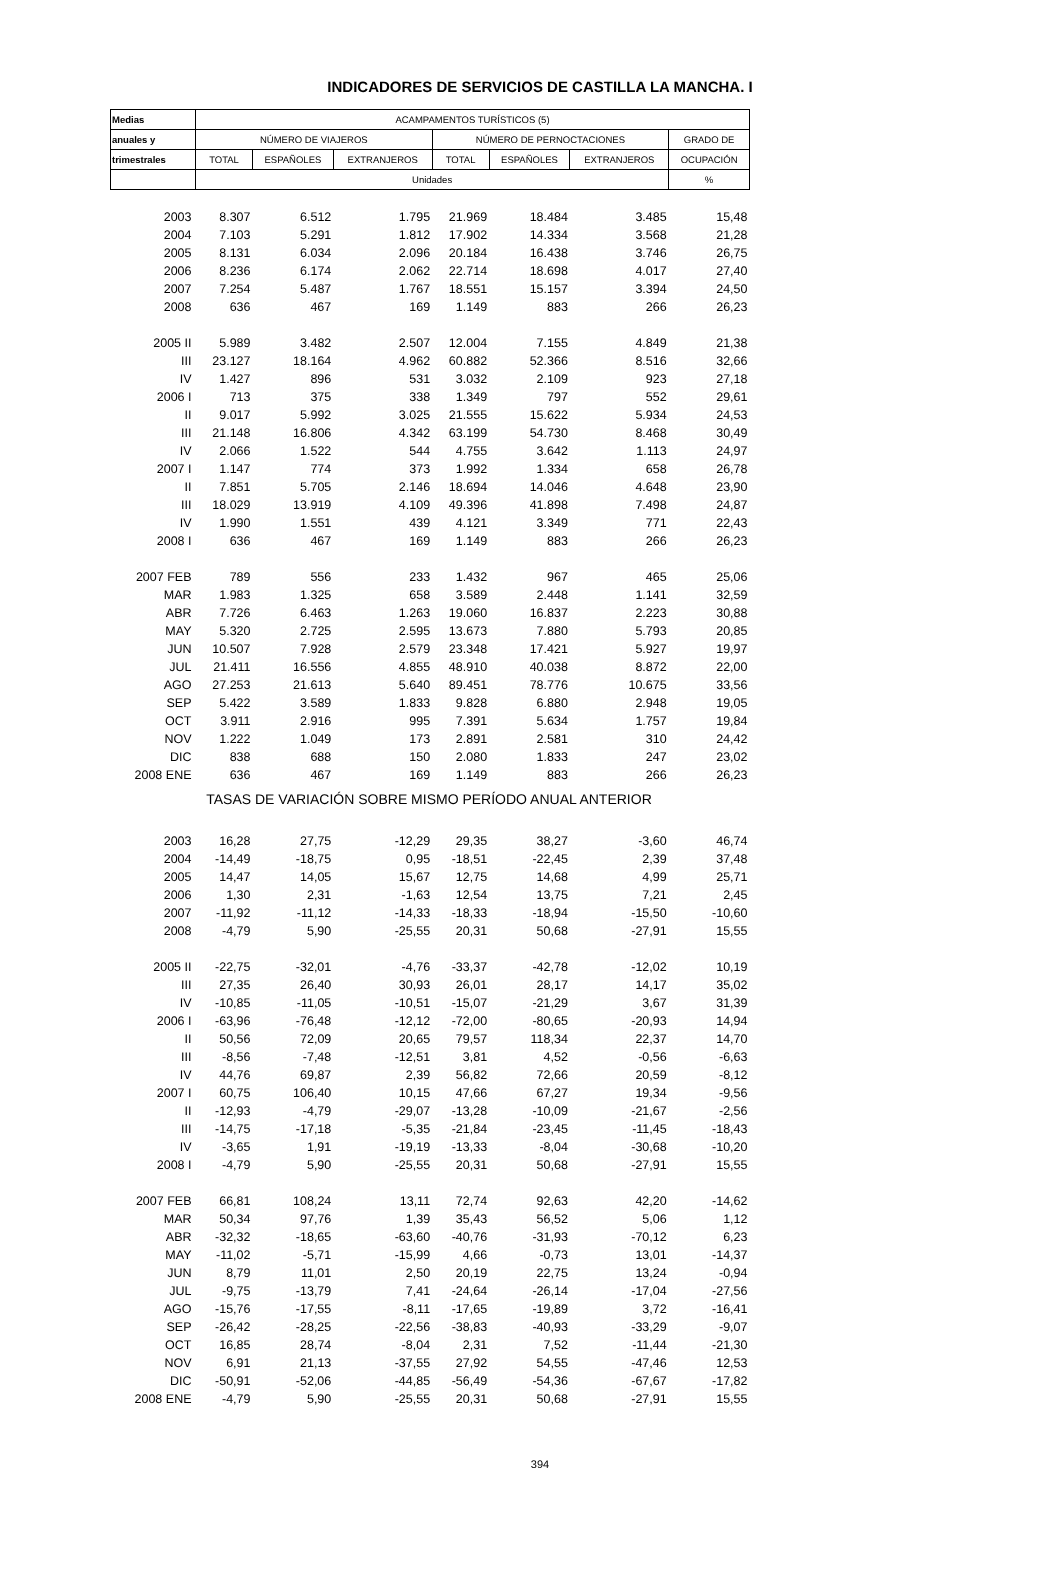INDICADORES DE SERVICIOS DE CASTILLA LA MANCHA. I
| Medias | ACAMPAMENTOS TURÍSTICOS (5) | | | | | | |
| --- | --- | --- | --- | --- | --- | --- | --- |
| anuales y | NÚMERO DE VIAJEROS | | | NÚMERO DE PERNOCTACIONES | | | GRADO DE |
| trimestrales | TOTAL | ESPAÑOLES | EXTRANJEROS | TOTAL | ESPAÑOLES | EXTRANJEROS | OCUPACIÓN |
| | Unidades | | | | | | % |
| 2003 | 8.307 | 6.512 | 1.795 | 21.969 | 18.484 | 3.485 | 15,48 |
| 2004 | 7.103 | 5.291 | 1.812 | 17.902 | 14.334 | 3.568 | 21,28 |
| 2005 | 8.131 | 6.034 | 2.096 | 20.184 | 16.438 | 3.746 | 26,75 |
| 2006 | 8.236 | 6.174 | 2.062 | 22.714 | 18.698 | 4.017 | 27,40 |
| 2007 | 7.254 | 5.487 | 1.767 | 18.551 | 15.157 | 3.394 | 24,50 |
| 2008 | 636 | 467 | 169 | 1.149 | 883 | 266 | 26,23 |
| 2005 II | 5.989 | 3.482 | 2.507 | 12.004 | 7.155 | 4.849 | 21,38 |
| III | 23.127 | 18.164 | 4.962 | 60.882 | 52.366 | 8.516 | 32,66 |
| IV | 1.427 | 896 | 531 | 3.032 | 2.109 | 923 | 27,18 |
| 2006 I | 713 | 375 | 338 | 1.349 | 797 | 552 | 29,61 |
| II | 9.017 | 5.992 | 3.025 | 21.555 | 15.622 | 5.934 | 24,53 |
| III | 21.148 | 16.806 | 4.342 | 63.199 | 54.730 | 8.468 | 30,49 |
| IV | 2.066 | 1.522 | 544 | 4.755 | 3.642 | 1.113 | 24,97 |
| 2007 I | 1.147 | 774 | 373 | 1.992 | 1.334 | 658 | 26,78 |
| II | 7.851 | 5.705 | 2.146 | 18.694 | 14.046 | 4.648 | 23,90 |
| III | 18.029 | 13.919 | 4.109 | 49.396 | 41.898 | 7.498 | 24,87 |
| IV | 1.990 | 1.551 | 439 | 4.121 | 3.349 | 771 | 22,43 |
| 2008 I | 636 | 467 | 169 | 1.149 | 883 | 266 | 26,23 |
| 2007 FEB | 789 | 556 | 233 | 1.432 | 967 | 465 | 25,06 |
| MAR | 1.983 | 1.325 | 658 | 3.589 | 2.448 | 1.141 | 32,59 |
| ABR | 7.726 | 6.463 | 1.263 | 19.060 | 16.837 | 2.223 | 30,88 |
| MAY | 5.320 | 2.725 | 2.595 | 13.673 | 7.880 | 5.793 | 20,85 |
| JUN | 10.507 | 7.928 | 2.579 | 23.348 | 17.421 | 5.927 | 19,97 |
| JUL | 21.411 | 16.556 | 4.855 | 48.910 | 40.038 | 8.872 | 22,00 |
| AGO | 27.253 | 21.613 | 5.640 | 89.451 | 78.776 | 10.675 | 33,56 |
| SEP | 5.422 | 3.589 | 1.833 | 9.828 | 6.880 | 2.948 | 19,05 |
| OCT | 3.911 | 2.916 | 995 | 7.391 | 5.634 | 1.757 | 19,84 |
| NOV | 1.222 | 1.049 | 173 | 2.891 | 2.581 | 310 | 24,42 |
| DIC | 838 | 688 | 150 | 2.080 | 1.833 | 247 | 23,02 |
| 2008 ENE | 636 | 467 | 169 | 1.149 | 883 | 266 | 26,23 |
| TASAS DE VARIACIÓN SOBRE MISMO PERÍODO ANUAL ANTERIOR | | | | | | | |
| 2003 | 16,28 | 27,75 | -12,29 | 29,35 | 38,27 | -3,60 | 46,74 |
| 2004 | -14,49 | -18,75 | 0,95 | -18,51 | -22,45 | 2,39 | 37,48 |
| 2005 | 14,47 | 14,05 | 15,67 | 12,75 | 14,68 | 4,99 | 25,71 |
| 2006 | 1,30 | 2,31 | -1,63 | 12,54 | 13,75 | 7,21 | 2,45 |
| 2007 | -11,92 | -11,12 | -14,33 | -18,33 | -18,94 | -15,50 | -10,60 |
| 2008 | -4,79 | 5,90 | -25,55 | 20,31 | 50,68 | -27,91 | 15,55 |
| 2005 II | -22,75 | -32,01 | -4,76 | -33,37 | -42,78 | -12,02 | 10,19 |
| III | 27,35 | 26,40 | 30,93 | 26,01 | 28,17 | 14,17 | 35,02 |
| IV | -10,85 | -11,05 | -10,51 | -15,07 | -21,29 | 3,67 | 31,39 |
| 2006 I | -63,96 | -76,48 | -12,12 | -72,00 | -80,65 | -20,93 | 14,94 |
| II | 50,56 | 72,09 | 20,65 | 79,57 | 118,34 | 22,37 | 14,70 |
| III | -8,56 | -7,48 | -12,51 | 3,81 | 4,52 | -0,56 | -6,63 |
| IV | 44,76 | 69,87 | 2,39 | 56,82 | 72,66 | 20,59 | -8,12 |
| 2007 I | 60,75 | 106,40 | 10,15 | 47,66 | 67,27 | 19,34 | -9,56 |
| II | -12,93 | -4,79 | -29,07 | -13,28 | -10,09 | -21,67 | -2,56 |
| III | -14,75 | -17,18 | -5,35 | -21,84 | -23,45 | -11,45 | -18,43 |
| IV | -3,65 | 1,91 | -19,19 | -13,33 | -8,04 | -30,68 | -10,20 |
| 2008 I | -4,79 | 5,90 | -25,55 | 20,31 | 50,68 | -27,91 | 15,55 |
| 2007 FEB | 66,81 | 108,24 | 13,11 | 72,74 | 92,63 | 42,20 | -14,62 |
| MAR | 50,34 | 97,76 | 1,39 | 35,43 | 56,52 | 5,06 | 1,12 |
| ABR | -32,32 | -18,65 | -63,60 | -40,76 | -31,93 | -70,12 | 6,23 |
| MAY | -11,02 | -5,71 | -15,99 | 4,66 | -0,73 | 13,01 | -14,37 |
| JUN | 8,79 | 11,01 | 2,50 | 20,19 | 22,75 | 13,24 | -0,94 |
| JUL | -9,75 | -13,79 | 7,41 | -24,64 | -26,14 | -17,04 | -27,56 |
| AGO | -15,76 | -17,55 | -8,11 | -17,65 | -19,89 | 3,72 | -16,41 |
| SEP | -26,42 | -28,25 | -22,56 | -38,83 | -40,93 | -33,29 | -9,07 |
| OCT | 16,85 | 28,74 | -8,04 | 2,31 | 7,52 | -11,44 | -21,30 |
| NOV | 6,91 | 21,13 | -37,55 | 27,92 | 54,55 | -47,46 | 12,53 |
| DIC | -50,91 | -52,06 | -44,85 | -56,49 | -54,36 | -67,67 | -17,82 |
| 2008 ENE | -4,79 | 5,90 | -25,55 | 20,31 | 50,68 | -27,91 | 15,55 |
394